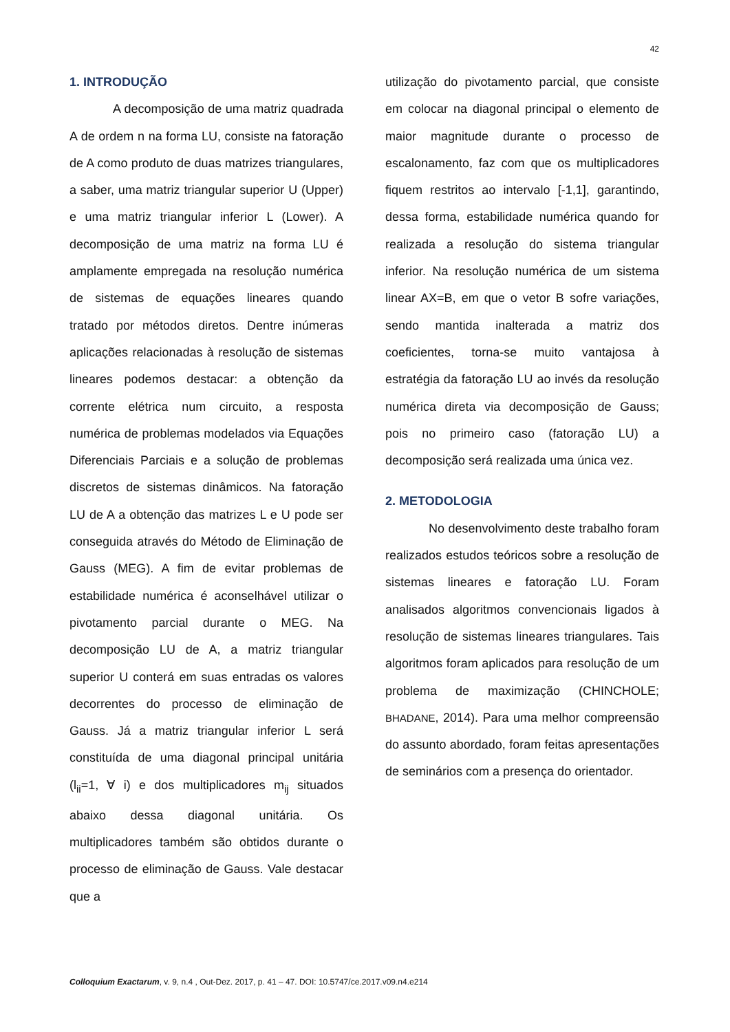42
1. INTRODUÇÃO
A decomposição de uma matriz quadrada A de ordem n na forma LU, consiste na fatoração de A como produto de duas matrizes triangulares, a saber, uma matriz triangular superior U (Upper) e uma matriz triangular inferior L (Lower). A decomposição de uma matriz na forma LU é amplamente empregada na resolução numérica de sistemas de equações lineares quando tratado por métodos diretos. Dentre inúmeras aplicações relacionadas à resolução de sistemas lineares podemos destacar: a obtenção da corrente elétrica num circuito, a resposta numérica de problemas modelados via Equações Diferenciais Parciais e a solução de problemas discretos de sistemas dinâmicos. Na fatoração LU de A a obtenção das matrizes L e U pode ser conseguida através do Método de Eliminação de Gauss (MEG). A fim de evitar problemas de estabilidade numérica é aconselhável utilizar o pivotamento parcial durante o MEG. Na decomposição LU de A, a matriz triangular superior U conterá em suas entradas os valores decorrentes do processo de eliminação de Gauss. Já a matriz triangular inferior L será constituída de uma diagonal principal unitária (l<sub>ii</sub>=1, ∀ i) e dos multiplicadores m<sub>ij</sub> situados abaixo dessa diagonal unitária. Os multiplicadores também são obtidos durante o processo de eliminação de Gauss. Vale destacar que a
utilização do pivotamento parcial, que consiste em colocar na diagonal principal o elemento de maior magnitude durante o processo de escalonamento, faz com que os multiplicadores fiquem restritos ao intervalo [-1,1], garantindo, dessa forma, estabilidade numérica quando for realizada a resolução do sistema triangular inferior. Na resolução numérica de um sistema linear AX=B, em que o vetor B sofre variações, sendo mantida inalterada a matriz dos coeficientes, torna-se muito vantajosa à estratégia da fatoração LU ao invés da resolução numérica direta via decomposição de Gauss; pois no primeiro caso (fatoração LU) a decomposição será realizada uma única vez.
2. METODOLOGIA
No desenvolvimento deste trabalho foram realizados estudos teóricos sobre a resolução de sistemas lineares e fatoração LU. Foram analisados algoritmos convencionais ligados à resolução de sistemas lineares triangulares. Tais algoritmos foram aplicados para resolução de um problema de maximização (CHINCHOLE; BHADANE, 2014). Para uma melhor compreensão do assunto abordado, foram feitas apresentações de seminários com a presença do orientador.
Colloquium Exactarum, v. 9, n.4 , Out-Dez. 2017, p. 41 – 47. DOI: 10.5747/ce.2017.v09.n4.e214